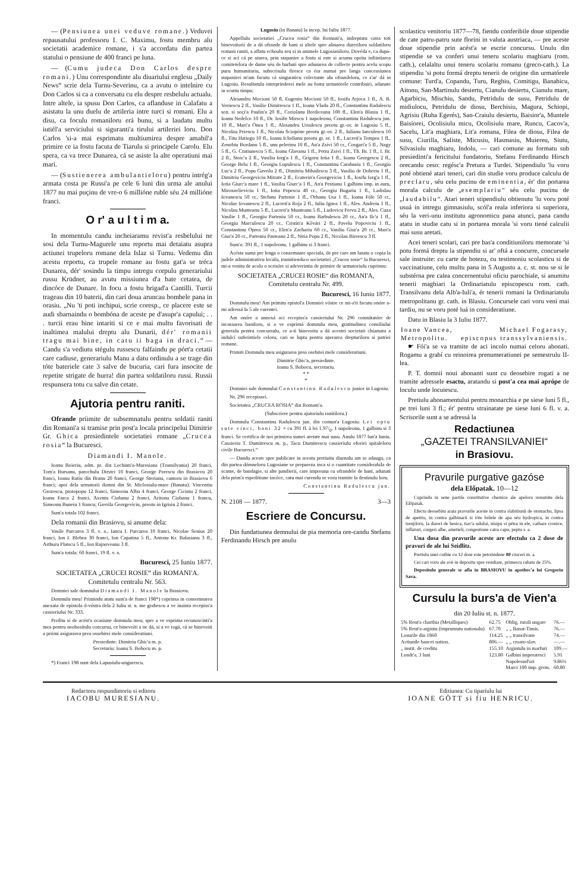— (Pensiunea unei veduve romane.) Veduvei repausatului professoru I. C. Maximu, fostu membru alu societatii academice romane, i s'a accordatu din partea statului o pensiune de 400 franci pe luna.
— (Cumu judeca Don Carlos despre romani.) Unu correspondinte alu diuariului englesu „Daily News“ scrie dela Turnu-Severinu, ca a avutu o intelnire cu Don Carlos si ca a conversatu cu elu despre resbelulu actualu. Intre altele, ia spusu Don Carlos, ca aflanduse in Calafatu a asistatu la unu duelu de artileria intre turci si romani. Elu a disu, ca foculu romaniloru erá bunu, si a laudatu multu iutiél'a serviciului si siguranti'a tirului artileriei loru. Don Carlos 'si-a mai esprimatu multiumirea despre amabil'a primire ce ia fostu facuta de Tiarulu si principele Carolu. Elu spera, ca va trece Dunarea, cá se asiste la alte operatiuni mai mari.
— (Sustienerea ambulantieloru) pentru intrég'a armata costa pe Russi'a pe cele 6 luni din urma ale anului 1877 nu mai puçinu de vre-o 6 millióne ruble séu 24 millióne franci.
O r' a u l t i m a.
In momentulu candu incheiaramu revist'a resbelului ne sosi dela Turnu-Magurele unu reportu mai detaiatu asupra actiunei trupeloru romane dela Islaz si Turnu. Vedemu din acestu reportu, ca trupele romane au fostu gat'a se tréca Dunarea, dér' sosindu la timpu intregu corpulu generariului russu Krüdner, au avutu missiunea d'a bate cetatea, de dincóce de Dunare. In focu a fostu brigad'a Cantilli. Turcii trageau din 10 baterii, din cari doua aruncau bombele pana in orasiu. „Nu 'ti poti inchipui, scrie coresp., ce placere este se audi sbarnaindu o bombóna de aceste pe d'asupr'a capului; . . . turcii erau bine intariti si ce e mai multu favorisati de inaltimea malului dreptu alu Dunarii, dér' romanii tragu mai bine, in catu ii baga in draci.“ — Candu s'a vediutu stégulu russescu falfaindu pe pórt'a cetatii care cadiuse, generariulu Manu a datu ordinulu a se trage din tóte bateriele cate 3 salve de bucuria, cari fura insocite de repetite strigate de hurra! din partea soldatiloru russi. Russii respunsera totu cu salve din cetate.
Ajutoria pentru raniti.
Ofrande priimite de subsemnatulu pentru soldatii raniti din Romani'a si tramise prin post'a locala principelui Dimitrie Gr. Ghica presiedintele societatiei romane „Crucea rosia“ la Bucuresci.
Diamandi I. Manole.
Ioanu Boieriu, adm. pr. din Lechinti'a-Muresiana (Transilvania) 20 franci, Tom'a Bursanu, parochulu Dirstei 10 franci, George Porescu din Brasiovu 20 franci, Ioanu Ratiu din Branu 20 franci, George Sterianu, cantoru in Brasiovu 6 franci; apoi dela urmatorii domni din St. Miclosiulu-mare (Banatu): Vincentiu Grozescu, protopopu 12 franci, Simeonu Albu 4 franci, George Ciciniu 2 franci, Ioanu Farca 2 franci, Axentu Ciobanu 2 franci, Aritonu Ciobanu 1 francu, Simeonu Buneiu 1 francu; Gavrila Georgeviciu, preotu in Igrisiu 2 franci.
Sum'a totala 102 franci.
Dela romanii din Brasiovu, si anume dela:
Vasile Purcarea 3 fl. v. a., Iancu I. Purcarea 10 franci, Nicolae Senius 20 franci, Ion I. Blebea 30 franci, Ion Capatina 5 fl., Antonu Kr. Balasianu 3 fl., Arthuru Platscu 5 fl., Ion Rajnoveanu 3 fl.
Sum'a totala: 60 franci, 19 fl. v. a.
Bucuresci, 25 Iuniu 1877.
SOCIETATEA „CRUCEI ROSIE“ din ROMANI'A.
Comitetulu centralu Nr. 563.
Domniei sale domnului Diamandi I. Manole la Brasiovu.
Domnulu meu! Primindu atatu sum'a de franci 198*) coprinsa in consemnarea anexata de epistola d-vóstra dela 2 Iuliu st. n. me grabescu a ve inainta recepiss'a cassieriului Nr. 333.
Profitu si de acést'a ocasiune domnulu meu, spre a ve esprima recunoscinti'a mea pentru neobositulu concursu, ce binevoiti a ne dá, si a ve rogá, cá se binevoiti a priimi asigurarea prea ossebitei mele consideratiuni.
Presiedinte: Dimitriu Ghic'a m. p.
Secretariu: Ioanu S. Bobocu m. p.
*) Franci 198 sunt dela Lapusiulu-ungurescu.
Lugosiu (in Banatu) la incep. lui Iuliu 1877.
Appellulu societatiei „Crucea rosia“ din Romani'a, indreptatu catra toti binevoitorii de a dá ofrande de bani si altele spre alinarea dureriloru soldatiloru romani raniti, a aflatu echoulu seu si in animele Lugosianiloru. Dovéda e, ca dupa-ce si ací cá pe aiurea, prin stapanire a fostu si este si acumu oprita infiintiarea comiteteloru de dame séu de barbati spre adunarea de collecte pentru acelu scopu puru humanitariu, subscrisulu firesce ca éra numai pre langa concessiunea stapanirei m'am facutu cá singuraticu colectante alu ofrandeloru, ce s'ar' dá in Lugosiu. Resultatulu intreprinderei mele au fostu urmatórele contribuiri, adunate in scurtu timpu:
Alesandru Mocioni 50 fl, Eugeniu Mocioni 50 fl., Iosifu Arjoca 1 fl., A. B. Vernescu 2 fl., Vasilie Dimitrescu 1 fl., Ioanu Vladu 20 fl., Constantinu Radulescu sen. si soçi'a Paulin'a 20 fl., Coriolanu Brediceanu 100 fl., Elen'a Blasiu 1 fl., Ioanu Nedelco 10 fl., Dr. Iosifn Miescu 1 napoleonu, Constantinu Radulescu jun. 10 fl., Mari'a Onea 1 fl., Alesandru Ursulescu preotu gr.-or. in Lugosiu 5 fl., Nicolau Peiescu 1 fl., Nicolau Sciopóne preotu gr.-or. 2 fl., Iulianu Ianculescu 10 fl., Titu Hatiegu 10 fl., Ioanu Iclodianu preotu gr. or. 1 fl., Lucreti'a Tempea 1 fl., Zenobiu Bordanu 5 fl., unu pelerinu 10 fl., An'a Zsivi 50 cr., Cosgari'a 5 fl., Nagy 5 fl., G. Cratiunescu 5 fl., Ioanu Glavanu 1 fl., Petru Zsivi 1 fl., Th. Br. 1 fl., I. Br. 2 fl., Stoic'a 2 fl., Vasiliu Iorg'a 1 fl., Grigoru Ietia 1 fl., Ioanu Georgescu 2 fl., George Belu 1 fl., Georgiu Lupulescu 1 fl., Constantinu Carabasiu 1 fl., Georgiu Luc'a 2 fl., Popu Gavrilu 2 fl., Dimitriu Mihailescu 3 fl., Vasiliu de Dobreiu 1 fl., Dimitriu Georgeviciu Mitrate 2 fl., Ecaterin'a Georgeviciu 1 fl., Iosifu Iorg'a 1 fl., Iotia Giurc'a mare 1 fl., Vasiliu Giurc'a 1 fl., An'a Pestianu 1 galbinu imp. in auru, Mirosavlieviciu 1 fl., Iotia Popescu 40 cr., Georgiu Bugariu 1 fl., Ladislau Iovanescu 50 cr., Stefanu Partenie 1 fl., Orbanu Usa 1 fl., Ioanu Fóle 50 cr., Nicolae Iovanescu 2 fl., Lucreti'a Roja 2 fl., Iuliu Ignea 1 fl., Ales. Andreiu 1 fl., Nicolau Munteanu 5 fl., Lucreti'a Munteanu 5 fl., Ludovicu Pervu 2 fl., Ales. Cuza Vasilie 1 fl., Georgiu Parteniu 50 cr., Ioanu Barbulescu 20 cr., An'a Ilc'a 1 fl., Georgiu Marculescu 20 cr., Cristin'a Kővári 2 fl., Pavelu Popoviciu 1 fl., Constantinu Oprea 50 cr., Elen'a Zachariu 60 cr., Vasiliu Giur'a 20 cr., Mari'a Giur'a 20 cr., Parteniu Pasteanu 2 fl., Nitia Popu 2 fl., Nicolau Bireescu 3 fl.
Sum'a: 391 fl., 1 napoleonu, 1 galbinu si 3 franci.
Acésta suma pre lenga o consemnare speciala, de pre care am lasatu o copia la judele administrativu localu, tramitiendu-o societatiei „Crucea rosie“ la Bucuresci, mi-a venitu de acolo o scrisóre si adeverintia de primire de urmatoriulu cuprinsu:
SOCIETATEA „CRUCEI ROSIE“ din ROMANI'A,
Comitetulu centralu Nr. 499.
Bucuresci, 16 Iuniu 1877.
Domnulu meu! Am primitu epistol'a Domniei vóstre ce mi-a'ti facutu onóre a-mi adressá la 5 ale curentei.
Am onóre a annexá aci recepiss'a cassieriului Nr. 296 constátatóre de incassarea baniloru, si a ve esprimá domnulu meu, gratitudinea consiliului generalu pentru concursulu, ce a-ti binevoitu a dá acestei societati chiamata a indulcí suferintiele celoru, cari se lupta pentru aperarea drepturiloru si patriei romane.
Primiti Domnulu meu asigurarea prea osebitei mele consideratiuni.
Dimitrie Ghic'a, presiedinte.
Ioanu S. Bobocu, secretariu.
* *
*
Domniei sale domnului Constantinu Radulescu junior in Lugosiu.
Nr. 296 recepissei.
Societatea „CRUCEA ROSIA“ din Romani'a.
(Subscriere pentru ajutoriulu ranitiloru.)
Domnulu Constantinu Radulescu jun. din comun'a Lugosiu: Lei optu sute cinci, bani 32 = cu 391 fl. à lei 1.97/<sub>0</sub>, 1 napoleonu, 1 galbinu si 3 franci. Se certifica de noi primirea sumei aretate mai susu. Anulu 1877 lun'a Iuniu. Cassieriu T. Dumitrescu m. p., Tacu Dumitrescu cassieriulu eforiei spitaleloru civile Bucuresci.“
— Dandu aceste spre publicare in acestu pretiuitu diurnalu am se adaugu, ca din partea dómneloru Lugosiane se prepareza inca si o cuantitate considerabila de scame, de bandagie, si alte pandierii, care impreuna cu ofrandele de bani, adunati dela prim'a espeditiune incóce, catu mai curendu se voru tramite la destinulu loru.
Constantinu Radulescu jun.
N. 2108 — 1877. 3—3
Escriere de Concursu.
Din fundatiunea demnului de pia memoria ore-candu Stefanu Ferdinandu Hirsch pre anulu
scolasticu venitoriu 1877—78, fiendu conferibile doue stipendie de cate patru-patru sute florini in valuta austriaca, — pre aceste doue stipendie prin acést'a se escrie concursu. Unulu din stipendie se va conferi unui teneru scolariu maghiaru (rom. cath.), celalaltu unui teneru scolariu romanu (greco-cath.). La stipendiu 'si potu formá dreptu tenerii de origine din urmatórele comune: Turd'a, Copandu, Turu, Reghiu, Comitigu, Banabicu, Aitonu, San-Martinulu desiertu, Cianulu desiertu, Cianulu mare, Agarbiciu, Mischiu, Sandu, Petridulu de susu, Petridulu de midiulocu, Petridulu de diosu, Berchisiu, Magura, Schiopi, Agrisiu (Ruha Egerés), San-Craiulu desiertu, Baisior'a, Muntele Baisiorei, Ocolisiulu micu, Ocolisiulu mare, Runcu, Cacov'a, Sacelu, Lit'a maghiara, Lit'a romana, Filea de diosu, Filea de susu, Ciurilla, Saliste, Micusiu, Hasmasiu, Muiereu, Siutu, Silvasiulu maghiaru, Indolu, — cari comune au formatu sub presiedinti'a fericitului fundatoriu, Stefanu Ferdinandu Hirsch orecandu ceso: regésc'a Pretura a Turdei. Stipendiulu 'lu voru poté obtiené atari teneri, cari din studie voru produce calculu de preclaru, séu celu pucinu de eminentia, ér' din portarea morala calculu de „esemplariu“ séu celu pucinu de „laudabilu“. Atari teneri stipendiulu obtienutu 'lu voru poté usuá in intregu gimnasiulu, scól'a reala inferiora si superiora, séu la veri-unu institutu agronomicu pana atunci, pana candu atatu in studie catu si in portarea morala 'si voru tiené calculii mai susu aretati.
Acei teneri scolari, cari pre bas'a conditiuniloru memorate 'si potu formá dreptu la stipendiu si ar' oftá a concurre, concursele sale instruite: cu carte de botezu, cu testimoniu scolasticu si de vaccinatiune, celu multu pana in 5 Augustu a. c. st. nou se si le substérna pre calea concernentului oficiu parochiale, si anumitu tenerii maghiari la Ordinariatulu episcopescu rom. cath. Transilvanu dela Alb'a-Iuli'a, ér tenerii romani la Ordinariatulu metropolitanu gr. cath. in Blasiu. Concursele cari voru veni mai tardiu, nu se voru poté luá in consideratiune.
Datu in Blasiu la 3 Iuliu 1877.
| Ioane Vancea, Metropolitu. | Michael Fogarasy, episcopus transsylvaniensis. |
☛ Fói'a se va tramite de aci incolo numai celoru abonati. Rogamu a grabí cu reinoirea prenumeratiunei pe semestrulu II-lea.
P. T. domnii noui abonanti sunt cu deosebire rogati a ne tramite adressele esactu, aratandu si post'a cea mai aprópe de loculu unde locuiescu.
Pretiulu abonamentului pentru monarchia e pe siese luni 5 fl., pe trei luni 3 fl.; ér' pentru strainatate pe siese luni 6 fl. v. a. Scrisorile sunt a se adressá la
Redactiunea
„GAZETEI TRANSILVANIEI“
in Brasiovu.
Pravurile purgative gazóse
dela Előpatak. 10—12
Cuprindu in sene partile constitutive chemice ale apeloru renumite dela Előpatak.
Efectu deosebitu arata pravurile aceste in contra slabitiunii de stomachu, lipsa de apetitu, in contra galbinarii si tóte bólele de apa séu hydropica, in contra trenjiloru, la dureri de besica, tiav'a udului, nisipu si pétra in ele, cathare cronice, inflaturi, curgeri albe, ametieli, congestiune catra capu, peptu s. a.
Una dosa din pravurile aceste are efectulu ca 2 dose de pravuri de ale lui Seidlitz.
Pretiulu unei cuthie cu 12 dose este petotindene 80 cruceri m. a.
Cei cari voru ale avé in depositu spre vendiare, primescu rabatu de 25%.
Depositulu generale se afla in BRASIOVU in apothec'a lui Gregoriu Sava.
Cursulu la burs'a de Vien'a
din 20 Iuliu st. n. 1877.
| 5% Rent'a charthia (Metalliques) | 62.75 | Oblig. rurali ungare | 76.— |
| 5% Rent'a-argintu (imprumutu nationalu) | 67.70 | „ „ Banat-Timis. | 76.— |
| Losurile din 1860 | 114.25 | „ „ transilvane | 74.— |
| Actiunile bancei nation. | 806.— | „ „ croato-slav. | —.— |
| „ instit. de creditu | 155.10 | Argintulu in marfuri | 109.— |
| Londr'a, 3 luni | 123.80 | Galbini imperatesci | 5.91 |
| | | Napoleond'ori | 9.86½ |
| | | Marci 100 imp. germ. | 60.80 |
Redactoru respundietoriu si editoru
IACOBU MURESIANU.
Editiunea: Cu tiparíulu lui
IOANE GÖTT si fiu HENRICU.